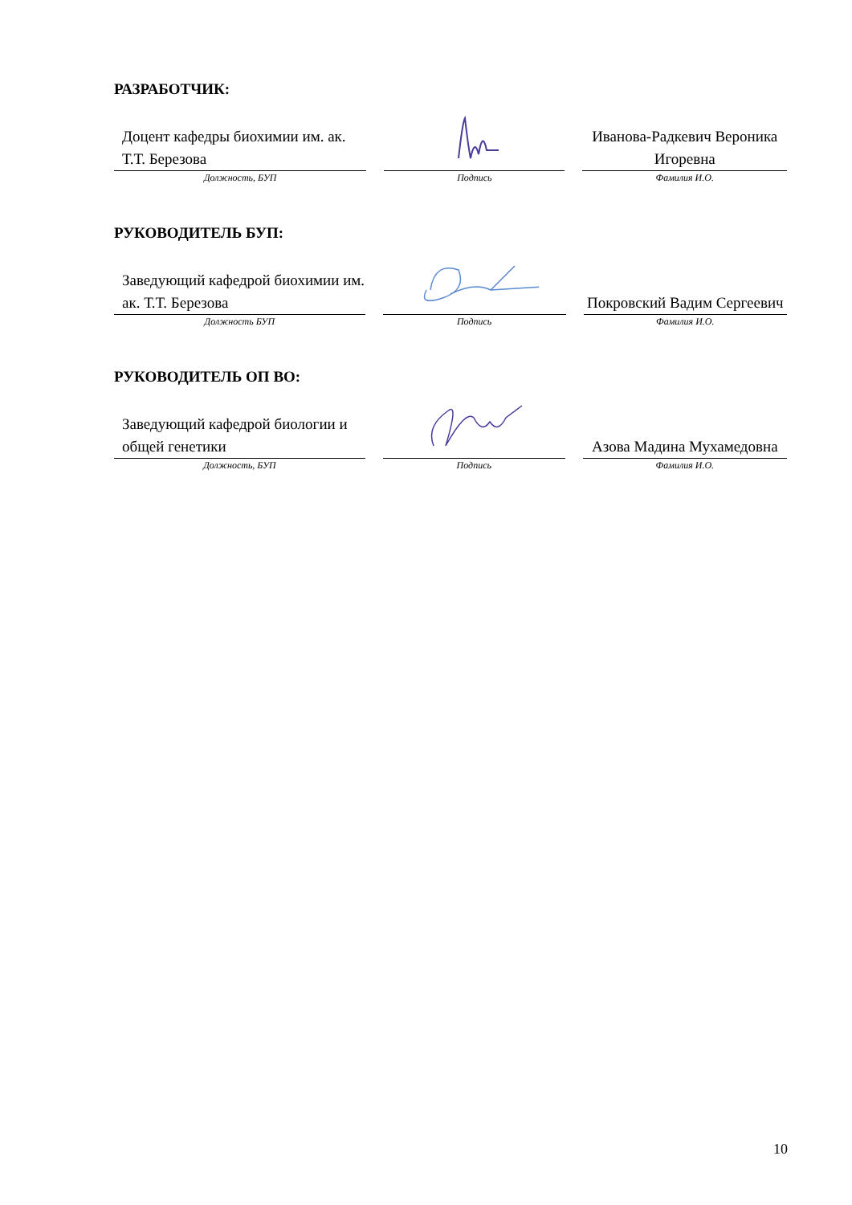РАЗРАБОТЧИК:
| Доцент кафедры биохимии им. ак. Т.Т. Березова | | Иванова-Радкевич Вероника Игоревна |
| Должность, БУП | Подпись | Фамилия И.О. |
РУКОВОДИТЕЛЬ БУП:
| Заведующий кафедрой биохимии им. ак. Т.Т. Березова | | Покровский Вадим Сергеевич |
| Должность БУП | Подпись | Фамилия И.О. |
РУКОВОДИТЕЛЬ ОП ВО:
| Заведующий кафедрой биологии и общей генетики | | Азова Мадина Мухамедовна |
| Должность, БУП | Подпись | Фамилия И.О. |
10